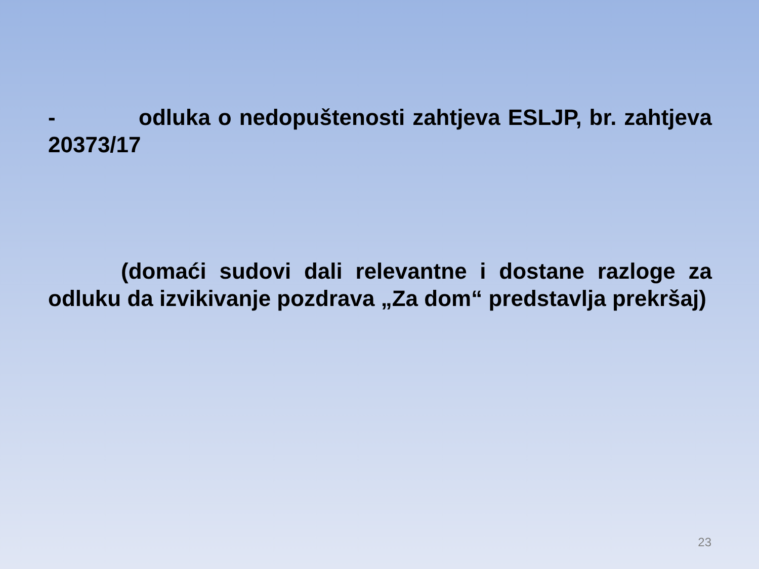- odluka o nedopuštenosti zahtjeva ESLJP, br. zahtjeva 20373/17
(domaći sudovi dali relevantne i dostane razloge za odluku da izvikivanje pozdrava „Za dom“ predstavlja prekršaj)
23